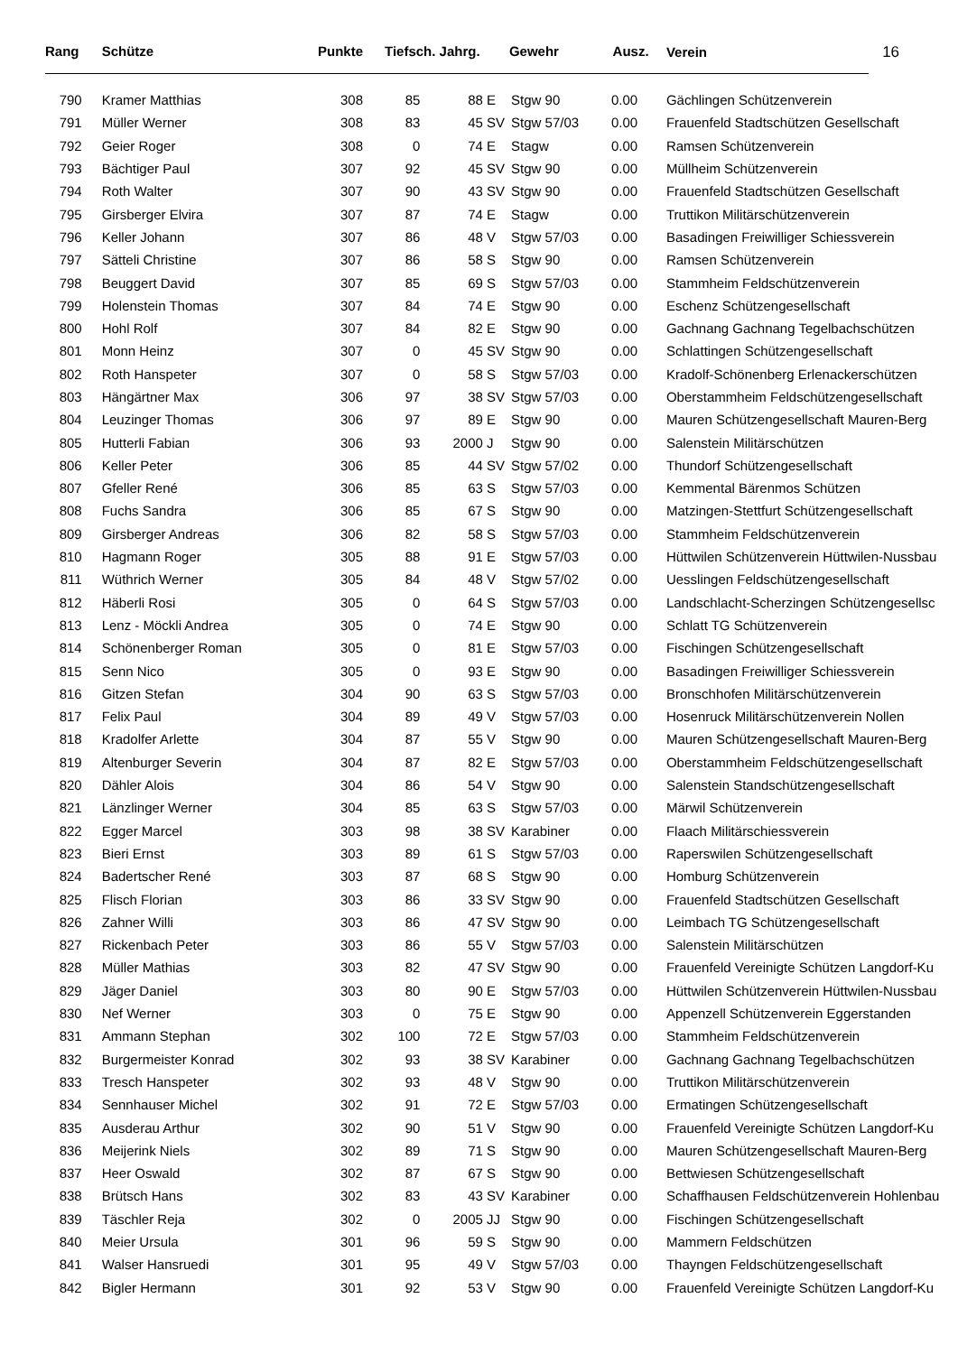| Rang | Schütze | Punkte | Tiefsch. Jahrg. | | | Gewehr | Ausz. | Verein 16 |
| --- | --- | --- | --- | --- | --- | --- | --- | --- |
| 790 | Kramer Matthias | 308 | 85 | 88 | E | Stgw 90 | 0.00 | Gächlingen Schützenverein |
| 791 | Müller Werner | 308 | 83 | 45 | SV | Stgw 57/03 | 0.00 | Frauenfeld Stadtschützen Gesellschaft |
| 792 | Geier Roger | 308 | 0 | 74 | E | Stagw | 0.00 | Ramsen Schützenverein |
| 793 | Bächtiger Paul | 307 | 92 | 45 | SV | Stgw 90 | 0.00 | Müllheim Schützenverein |
| 794 | Roth Walter | 307 | 90 | 43 | SV | Stgw 90 | 0.00 | Frauenfeld Stadtschützen Gesellschaft |
| 795 | Girsberger Elvira | 307 | 87 | 74 | E | Stagw | 0.00 | Truttikon Militärschützenverein |
| 796 | Keller Johann | 307 | 86 | 48 | V | Stgw 57/03 | 0.00 | Basadingen Freiwilliger Schiessverein |
| 797 | Sätteli Christine | 307 | 86 | 58 | S | Stgw 90 | 0.00 | Ramsen Schützenverein |
| 798 | Beuggert David | 307 | 85 | 69 | S | Stgw 57/03 | 0.00 | Stammheim Feldschützenverein |
| 799 | Holenstein Thomas | 307 | 84 | 74 | E | Stgw 90 | 0.00 | Eschenz Schützengesellschaft |
| 800 | Hohl Rolf | 307 | 84 | 82 | E | Stgw 90 | 0.00 | Gachnang Gachnang Tegelbachschützen |
| 801 | Monn Heinz | 307 | 0 | 45 | SV | Stgw 90 | 0.00 | Schlattingen Schützengesellschaft |
| 802 | Roth Hanspeter | 307 | 0 | 58 | S | Stgw 57/03 | 0.00 | Kradolf-Schönenberg Erlenackerschützen |
| 803 | Hängärtner Max | 306 | 97 | 38 | SV | Stgw 57/03 | 0.00 | Oberstammheim Feldschützengesellschaft |
| 804 | Leuzinger Thomas | 306 | 97 | 89 | E | Stgw 90 | 0.00 | Mauren Schützengesellschaft Mauren-Berg |
| 805 | Hutterli Fabian | 306 | 93 | 2000 | J | Stgw 90 | 0.00 | Salenstein Militärschützen |
| 806 | Keller Peter | 306 | 85 | 44 | SV | Stgw 57/02 | 0.00 | Thundorf Schützengesellschaft |
| 807 | Gfeller René | 306 | 85 | 63 | S | Stgw 57/03 | 0.00 | Kemmental Bärenmos Schützen |
| 808 | Fuchs Sandra | 306 | 85 | 67 | S | Stgw 90 | 0.00 | Matzingen-Stettfurt Schützengesellschaft |
| 809 | Girsberger Andreas | 306 | 82 | 58 | S | Stgw 57/03 | 0.00 | Stammheim Feldschützenverein |
| 810 | Hagmann Roger | 305 | 88 | 91 | E | Stgw 57/03 | 0.00 | Hüttwilen Schützenverein Hüttwilen-Nussbau |
| 811 | Wüthrich Werner | 305 | 84 | 48 | V | Stgw 57/02 | 0.00 | Uesslingen Feldschützengesellschaft |
| 812 | Häberli Rosi | 305 | 0 | 64 | S | Stgw 57/03 | 0.00 | Landschlacht-Scherzingen Schützengesellsc |
| 813 | Lenz - Möckli Andrea | 305 | 0 | 74 | E | Stgw 90 | 0.00 | Schlatt TG Schützenverein |
| 814 | Schönenberger Roman | 305 | 0 | 81 | E | Stgw 57/03 | 0.00 | Fischingen Schützengesellschaft |
| 815 | Senn Nico | 305 | 0 | 93 | E | Stgw 90 | 0.00 | Basadingen Freiwilliger Schiessverein |
| 816 | Gitzen Stefan | 304 | 90 | 63 | S | Stgw 57/03 | 0.00 | Bronschhofen Militärschützenverein |
| 817 | Felix Paul | 304 | 89 | 49 | V | Stgw 57/03 | 0.00 | Hosenruck Militärschützenverein Nollen |
| 818 | Kradolfer Arlette | 304 | 87 | 55 | V | Stgw 90 | 0.00 | Mauren Schützengesellschaft Mauren-Berg |
| 819 | Altenburger Severin | 304 | 87 | 82 | E | Stgw 57/03 | 0.00 | Oberstammheim Feldschützengesellschaft |
| 820 | Dähler Alois | 304 | 86 | 54 | V | Stgw 90 | 0.00 | Salenstein Standschützengesellschaft |
| 821 | Länzlinger Werner | 304 | 85 | 63 | S | Stgw 57/03 | 0.00 | Märwil Schützenverein |
| 822 | Egger Marcel | 303 | 98 | 38 | SV | Karabiner | 0.00 | Flaach Militärschiessverein |
| 823 | Bieri Ernst | 303 | 89 | 61 | S | Stgw 57/03 | 0.00 | Raperswilen Schützengesellschaft |
| 824 | Badertscher René | 303 | 87 | 68 | S | Stgw 90 | 0.00 | Homburg Schützenverein |
| 825 | Flisch Florian | 303 | 86 | 33 | SV | Stgw 90 | 0.00 | Frauenfeld Stadtschützen Gesellschaft |
| 826 | Zahner Willi | 303 | 86 | 47 | SV | Stgw 90 | 0.00 | Leimbach TG Schützengesellschaft |
| 827 | Rickenbach Peter | 303 | 86 | 55 | V | Stgw 57/03 | 0.00 | Salenstein Militärschützen |
| 828 | Müller Mathias | 303 | 82 | 47 | SV | Stgw 90 | 0.00 | Frauenfeld Vereinigte Schützen Langdorf-Ku |
| 829 | Jäger Daniel | 303 | 80 | 90 | E | Stgw 57/03 | 0.00 | Hüttwilen Schützenverein Hüttwilen-Nussbau |
| 830 | Nef Werner | 303 | 0 | 75 | E | Stgw 90 | 0.00 | Appenzell Schützenverein Eggerstanden |
| 831 | Ammann Stephan | 302 | 100 | 72 | E | Stgw 57/03 | 0.00 | Stammheim Feldschützenverein |
| 832 | Burgermeister Konrad | 302 | 93 | 38 | SV | Karabiner | 0.00 | Gachnang Gachnang Tegelbachschützen |
| 833 | Tresch Hanspeter | 302 | 93 | 48 | V | Stgw 90 | 0.00 | Truttikon Militärschützenverein |
| 834 | Sennhauser Michel | 302 | 91 | 72 | E | Stgw 57/03 | 0.00 | Ermatingen Schützengesellschaft |
| 835 | Ausderau Arthur | 302 | 90 | 51 | V | Stgw 90 | 0.00 | Frauenfeld Vereinigte Schützen Langdorf-Ku |
| 836 | Meijerink Niels | 302 | 89 | 71 | S | Stgw 90 | 0.00 | Mauren Schützengesellschaft Mauren-Berg |
| 837 | Heer Oswald | 302 | 87 | 67 | S | Stgw 90 | 0.00 | Bettwiesen Schützengesellschaft |
| 838 | Brütsch Hans | 302 | 83 | 43 | SV | Karabiner | 0.00 | Schaffhausen Feldschützenverein Hohlenbau |
| 839 | Täschler Reja | 302 | 0 | 2005 | JJ | Stgw 90 | 0.00 | Fischingen Schützengesellschaft |
| 840 | Meier Ursula | 301 | 96 | 59 | S | Stgw 90 | 0.00 | Mammern Feldschützen |
| 841 | Walser Hansruedi | 301 | 95 | 49 | V | Stgw 57/03 | 0.00 | Thayngen Feldschützengesellschaft |
| 842 | Bigler Hermann | 301 | 92 | 53 | V | Stgw 90 | 0.00 | Frauenfeld Vereinigte Schützen Langdorf-Ku |